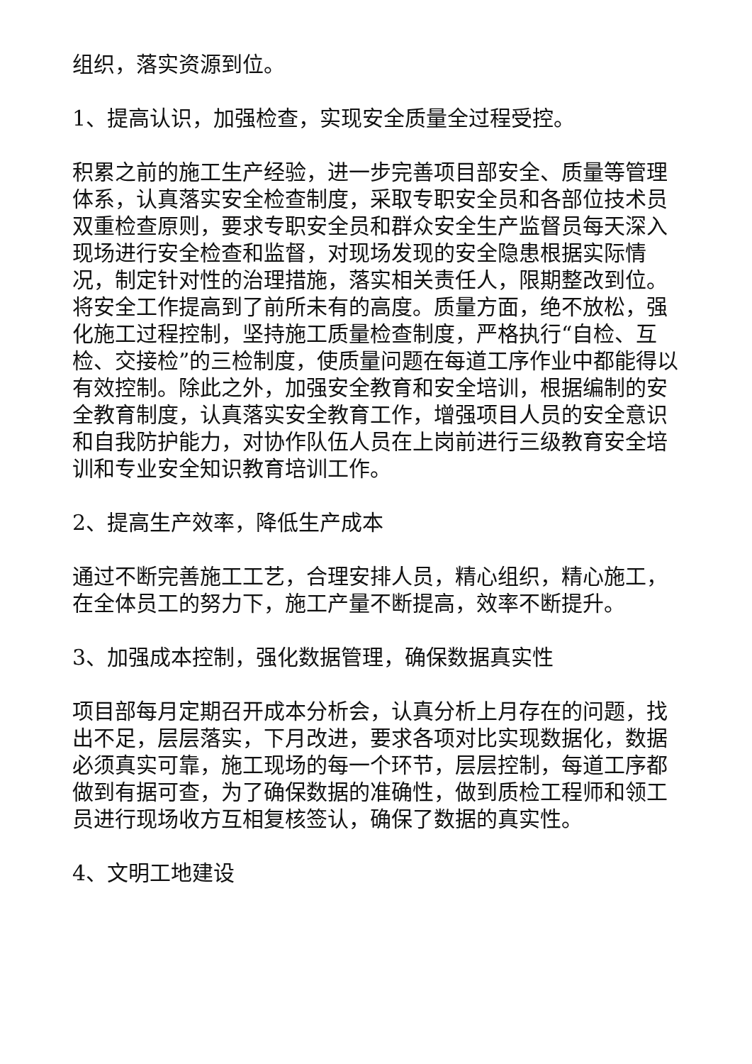组织，落实资源到位。
1、提高认识，加强检查，实现安全质量全过程受控。
积累之前的施工生产经验，进一步完善项目部安全、质量等管理体系，认真落实安全检查制度，采取专职安全员和各部位技术员双重检查原则，要求专职安全员和群众安全生产监督员每天深入现场进行安全检查和监督，对现场发现的安全隐患根据实际情况，制定针对性的治理措施，落实相关责任人，限期整改到位。将安全工作提高到了前所未有的高度。质量方面，绝不放松，强化施工过程控制，坚持施工质量检查制度，严格执行“自检、互检、交接检”的三检制度，使质量问题在每道工序作业中都能得以有效控制。除此之外，加强安全教育和安全培训，根据编制的安全教育制度，认真落实安全教育工作，增强项目人员的安全意识和自我防护能力，对协作队伍人员在上岗前进行三级教育安全培训和专业安全知识教育培训工作。
2、提高生产效率，降低生产成本
通过不断完善施工工艺，合理安排人员，精心组织，精心施工，在全体员工的努力下，施工产量不断提高，效率不断提升。
3、加强成本控制，强化数据管理，确保数据真实性
项目部每月定期召开成本分析会，认真分析上月存在的问题，找出不足，层层落实，下月改进，要求各项对比实现数据化，数据必须真实可靠，施工现场的每一个环节，层层控制，每道工序都做到有据可查，为了确保数据的准确性，做到质检工程师和领工员进行现场收方互相复核签认，确保了数据的真实性。
4、文明工地建设